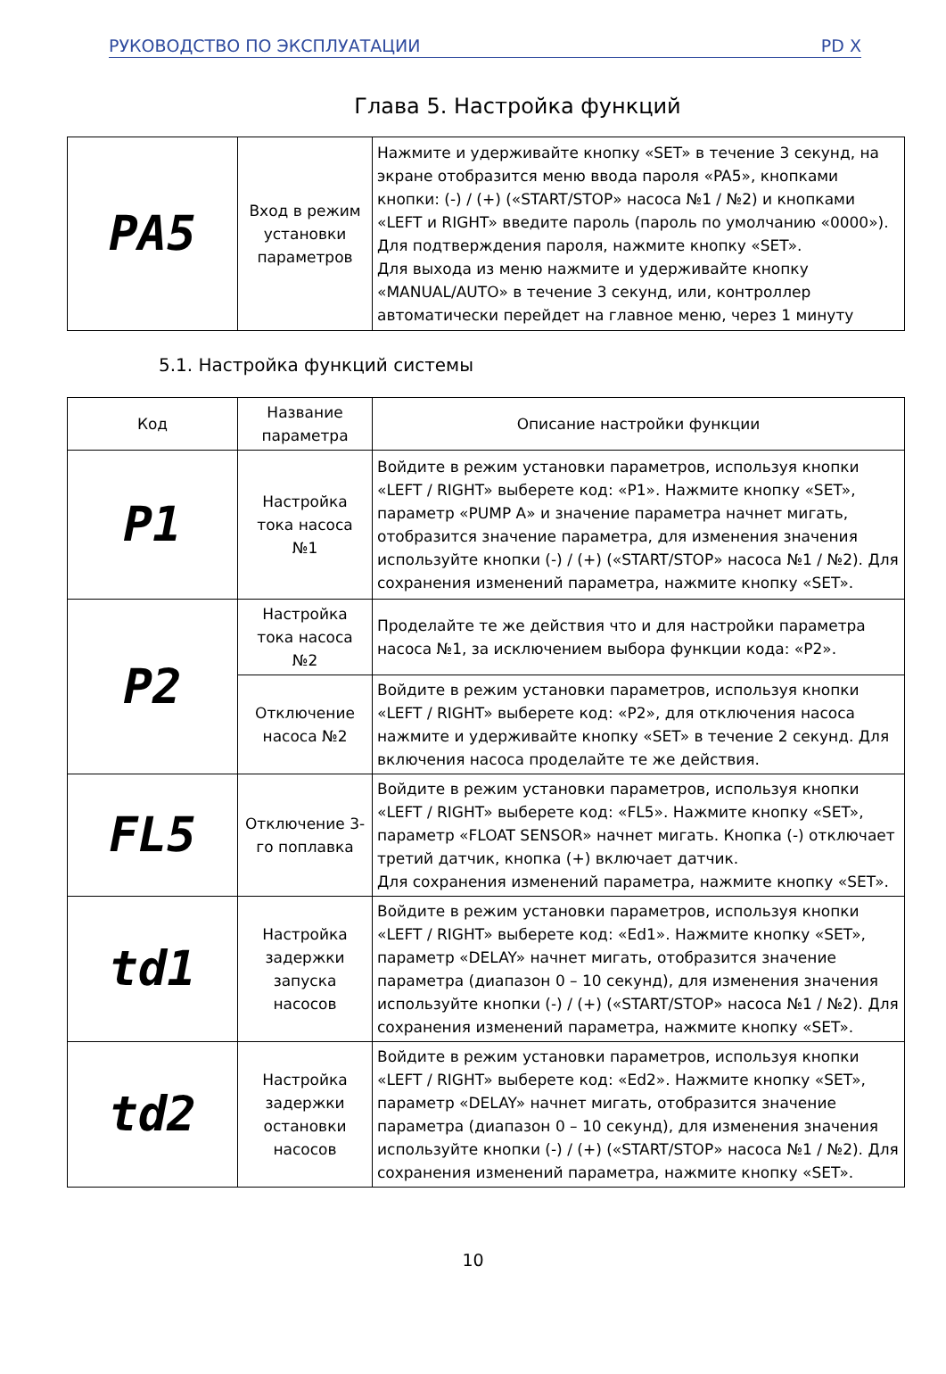РУКОВОДСТВО ПО ЭКСПЛУАТАЦИИ PD X
Глава 5. Настройка функций
| PA5 | Вход в режим установки параметров | Нажмите и удерживайте кнопку «SET» в течение 3 секунд, на экране отобразится меню ввода пароля «PA5», кнопками кнопки: (-) / (+) («START/STOP» насоса №1 / №2) и кнопками «LEFT и RIGHT» введите пароль (пароль по умолчанию «0000»). Для подтверждения пароля, нажмите кнопку «SET». Для выхода из меню нажмите и удерживайте кнопку «MANUAL/AUTO» в течение 3 секунд, или, контроллер автоматически перейдет на главное меню, через 1 минуту |
5.1. Настройка функций системы
| Код | Название параметра | Описание настройки функции |
| P1 | Настройка тока насоса №1 | Войдите в режим установки параметров, используя кнопки «LEFT / RIGHT» выберете код: «P1». Нажмите кнопку «SET», параметр «PUMP A» и значение параметра начнет мигать, отобразится значение параметра, для изменения значения используйте кнопки (-) / (+) («START/STOP» насоса №1 / №2). Для сохранения изменений параметра, нажмите кнопку «SET». |
| P2 | Настройка тока насоса №2 | Проделайте те же действия что и для настройки параметра насоса №1, за исключением выбора функции кода: «P2». |
| | Отключение насоса №2 | Войдите в режим установки параметров, используя кнопки «LEFT / RIGHT» выберете код: «P2», для отключения насоса нажмите и удерживайте кнопку «SET» в течение 2 секунд. Для включения насоса проделайте те же действия. |
| FL5 | Отключение 3-го поплавка | Войдите в режим установки параметров, используя кнопки «LEFT / RIGHT» выберете код: «FL5». Нажмите кнопку «SET», параметр «FLOAT SENSOR» начнет мигать. Кнопка (-) отключает третий датчик, кнопка (+) включает датчик. Для сохранения изменений параметра, нажмите кнопку «SET». |
| td1 | Настройка задержки запуска насосов | Войдите в режим установки параметров, используя кнопки «LEFT / RIGHT» выберете код: «Ed1». Нажмите кнопку «SET», параметр «DELAY» начнет мигать, отобразится значение параметра (диапазон 0 – 10 секунд), для изменения значения используйте кнопки (-) / (+) («START/STOP» насоса №1 / №2). Для сохранения изменений параметра, нажмите кнопку «SET». |
| td2 | Настройка задержки остановки насосов | Войдите в режим установки параметров, используя кнопки «LEFT / RIGHT» выберете код: «Ed2». Нажмите кнопку «SET», параметр «DELAY» начнет мигать, отобразится значение параметра (диапазон 0 – 10 секунд), для изменения значения используйте кнопки (-) / (+) («START/STOP» насоса №1 / №2). Для сохранения изменений параметра, нажмите кнопку «SET». |
10